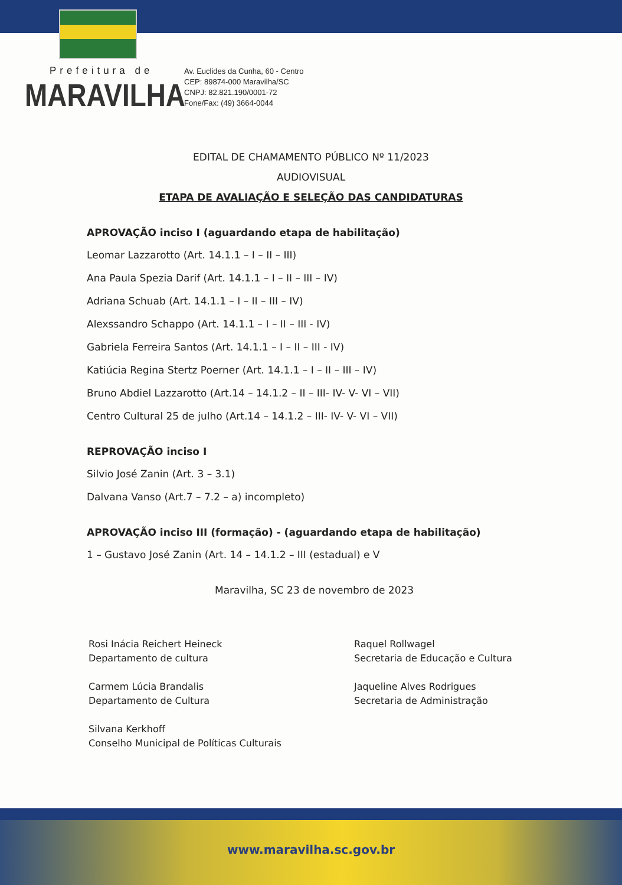Prefeitura de
MARAVILHA
Av. Euclides da Cunha, 60 - Centro
CEP: 89874-000 Maravilha/SC
CNPJ: 82.821.190/0001-72
Fone/Fax: (49) 3664-0044
EDITAL DE CHAMAMENTO PÚBLICO Nº 11/2023
AUDIOVISUAL
ETAPA DE AVALIAÇÃO E SELEÇÃO DAS CANDIDATURAS
APROVAÇÃO inciso I (aguardando etapa de habilitação)
Leomar Lazzarotto (Art. 14.1.1 – I – II – III)
Ana Paula Spezia Darif (Art. 14.1.1 – I – II – III – IV)
Adriana Schuab (Art. 14.1.1 – I – II – III – IV)
Alexssandro Schappo (Art. 14.1.1 – I – II – III - IV)
Gabriela Ferreira Santos (Art. 14.1.1 – I – II – III - IV)
Katiúcia Regina Stertz Poerner (Art. 14.1.1 – I – II – III – IV)
Bruno Abdiel Lazzarotto (Art.14 – 14.1.2 – II – III- IV- V- VI – VII)
Centro Cultural 25 de julho (Art.14 – 14.1.2 – III- IV- V- VI – VII)
REPROVAÇÃO inciso I
Silvio José Zanin (Art. 3 – 3.1)
Dalvana Vanso (Art.7 – 7.2 – a) incompleto)
APROVAÇÃO inciso III (formação) - (aguardando etapa de habilitação)
1 – Gustavo José Zanin (Art. 14 – 14.1.2 – III (estadual) e V
Maravilha, SC 23 de novembro de 2023
Rosi Inácia Reichert Heineck
Departamento de cultura
Carmem Lúcia Brandalis
Departamento de Cultura
Silvana Kerkhoff
Conselho Municipal de Políticas Culturais
Raquel Rollwagel
Secretaria de Educação e Cultura
Jaqueline Alves Rodrigues
Secretaria de Administração
www.maravilha.sc.gov.br